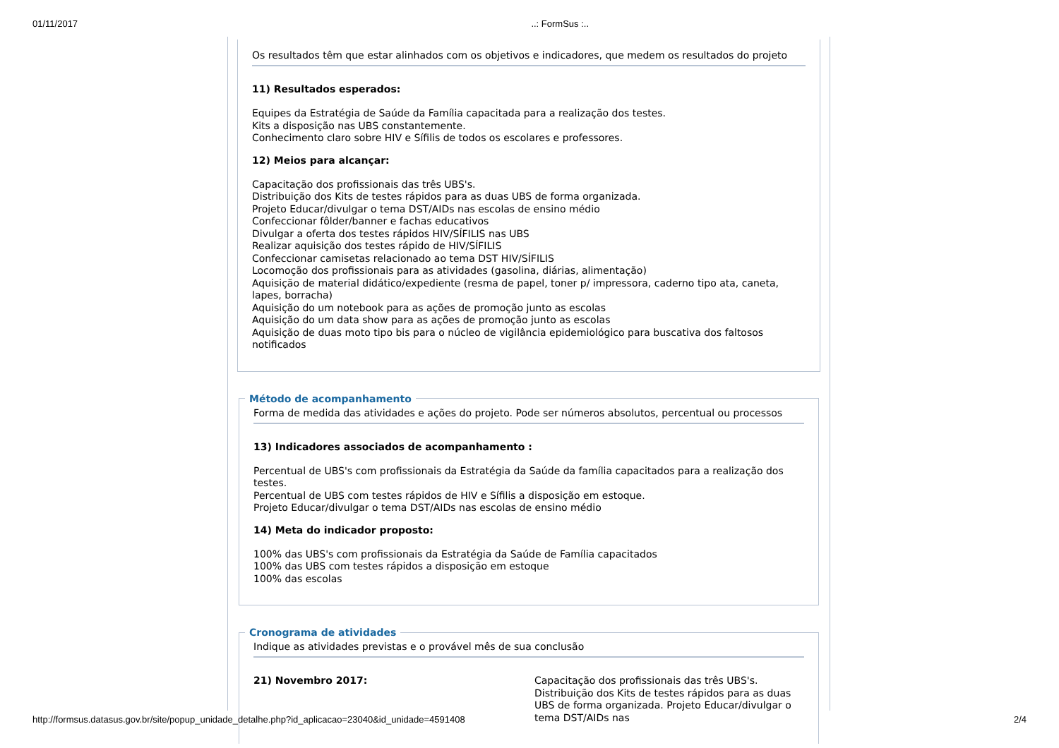01/11/2017..: FormSus :..
Os resultados têm que estar alinhados com os objetivos e indicadores, que medem os resultados do projeto
11) Resultados esperados:
Equipes da Estratégia de Saúde da Família capacitada para a realização dos testes.
Kits a disposição nas UBS constantemente.
Conhecimento claro sobre HIV e Sífilis de todos os escolares e professores.
12) Meios para alcançar:
Capacitação dos profissionais das três UBS's.
Distribuição dos Kits de testes rápidos para as duas UBS de forma organizada.
Projeto Educar/divulgar o tema DST/AIDs nas escolas de ensino médio
Confeccionar fôlder/banner e fachas educativos
Divulgar a oferta dos testes rápidos HIV/SÍFILIS nas UBS
Realizar aquisição dos testes rápido de HIV/SÍFILIS
Confeccionar camisetas relacionado ao tema DST HIV/SÍFILIS
Locomoção dos profissionais para as atividades (gasolina, diárias, alimentação)
Aquisição de material didático/expediente (resma de papel, toner p/ impressora, caderno tipo ata, caneta, lapes, borracha)
Aquisição do um notebook para as ações de promoção junto as escolas
Aquisição do um data show para as ações de promoção junto as escolas
Aquisição de duas moto tipo bis para o núcleo de vigilância epidemiológico para buscativa dos faltosos notificados
Método de acompanhamento
Forma de medida das atividades e ações do projeto. Pode ser números absolutos, percentual ou processos
13) Indicadores associados de acompanhamento :
Percentual de UBS's com profissionais da Estratégia da Saúde da família capacitados para a realização dos testes.
Percentual de UBS com testes rápidos de HIV e Sífilis a disposição em estoque.
Projeto Educar/divulgar o tema DST/AIDs nas escolas de ensino médio
14) Meta do indicador proposto:
100% das UBS's com profissionais da Estratégia da Saúde de Família capacitados
100% das UBS com testes rápidos a disposição em estoque
100% das escolas
Cronograma de atividades
Indique as atividades previstas e o provável mês de sua conclusão
21) Novembro 2017:
Capacitação dos profissionais das três UBS's. Distribuição dos Kits de testes rápidos para as duas UBS de forma organizada. Projeto Educar/divulgar o tema DST/AIDs nas
http://formsus.datasus.gov.br/site/popup_unidade_detalhe.php?id_aplicacao=23040&id_unidade=4591408 2/4